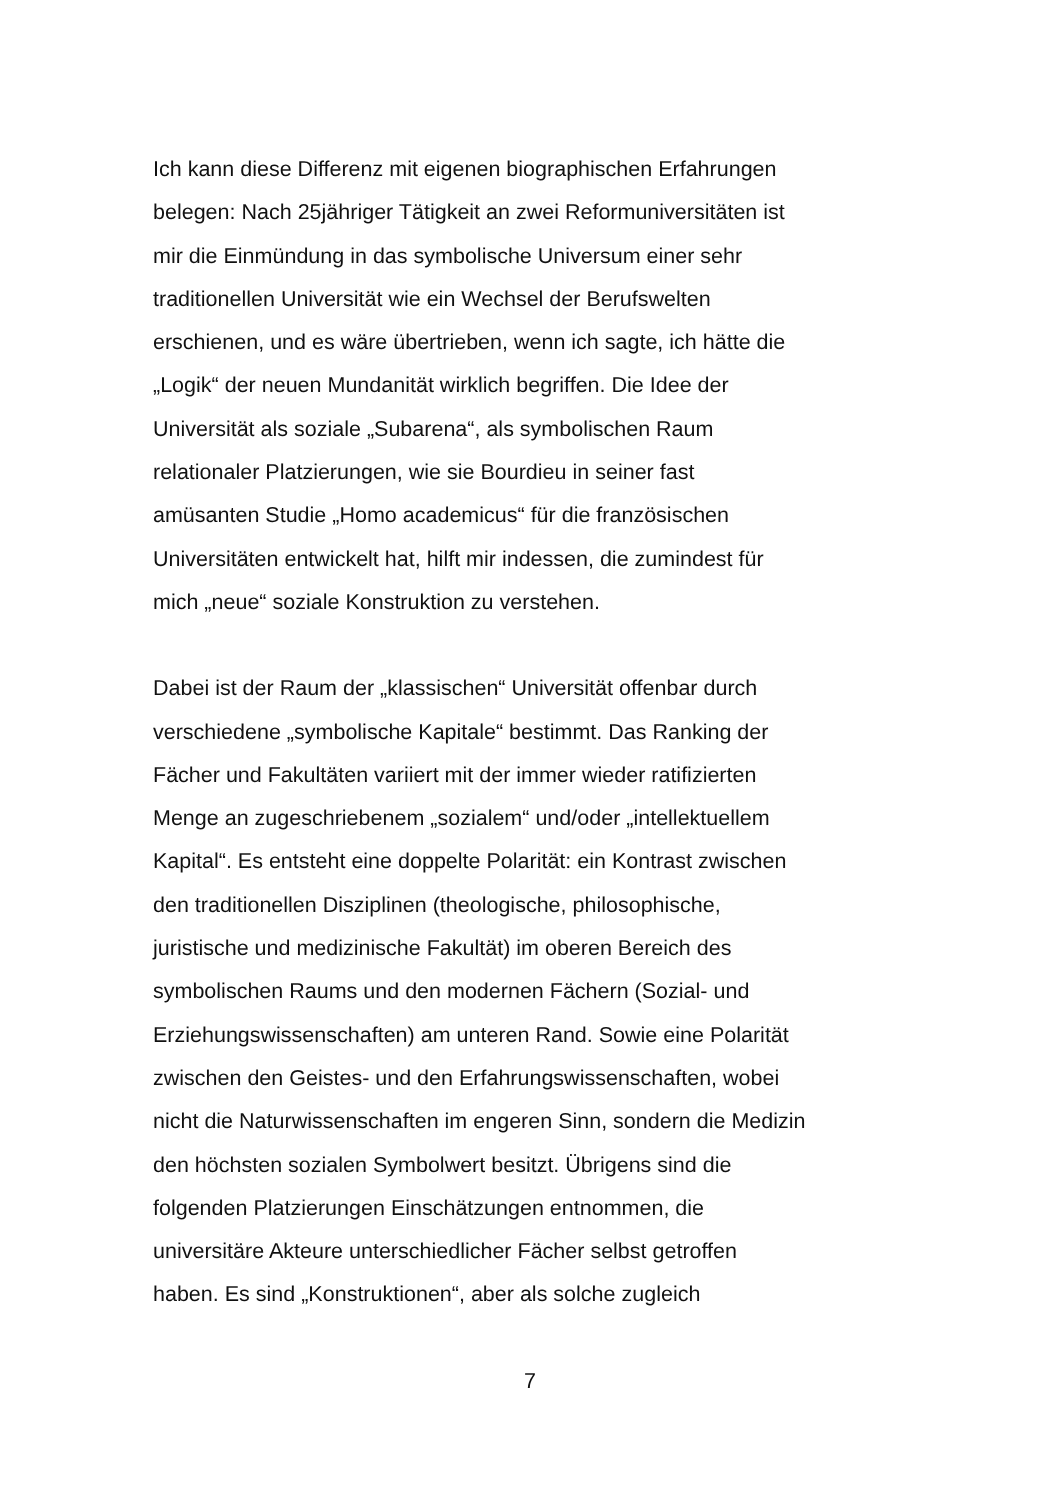Ich kann diese Differenz mit eigenen biographischen Erfahrungen
belegen: Nach 25jähriger Tätigkeit an zwei Reformuniversitäten ist
mir die Einmündung in das symbolische Universum einer sehr
traditionellen Universität wie ein Wechsel der Berufswelten
erschienen, und es wäre übertrieben, wenn ich sagte, ich hätte die
„Logik“ der neuen Mundanität wirklich begriffen. Die Idee der
Universität als soziale „Subarena“, als symbolischen Raum
relationaler Platzierungen, wie sie Bourdieu in seiner fast
amüsanten Studie „Homo academicus“ für die französischen
Universitäten entwickelt hat, hilft mir indessen, die zumindest für
mich „neue“ soziale Konstruktion zu verstehen.
Dabei ist der Raum der „klassischen“ Universität offenbar durch
verschiedene „symbolische Kapitale“ bestimmt. Das Ranking der
Fächer und Fakultäten variiert mit der immer wieder ratifizierten
Menge an zugeschriebenem „sozialem“ und/oder „intellektuellem
Kapital“. Es entsteht eine doppelte Polarität: ein Kontrast zwischen
den traditionellen Disziplinen (theologische, philosophische,
juristische und medizinische Fakultät) im oberen Bereich des
symbolischen Raums und den modernen Fächern (Sozial- und
Erziehungswissenschaften) am unteren Rand. Sowie eine Polarität
zwischen den Geistes- und den Erfahrungswissenschaften, wobei
nicht die Naturwissenschaften im engeren Sinn, sondern die Medizin
den höchsten sozialen Symbolwert besitzt. Übrigens sind die
folgenden Platzierungen Einschätzungen entnommen, die
universitäre Akteure unterschiedlicher Fächer selbst getroffen
haben. Es sind „Konstruktionen“, aber als solche zugleich
7